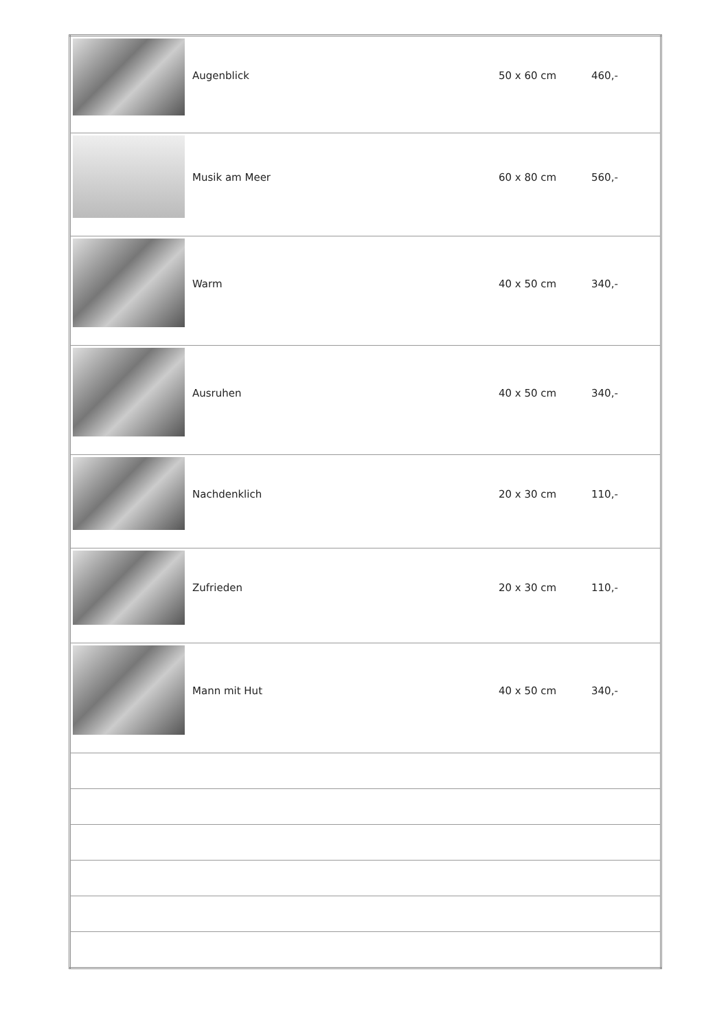| | Augenblick | 50 x 60 cm | 460,- |
| | Musik am Meer | 60 x 80 cm | 560,- |
| | Warm | 40 x 50 cm | 340,- |
| | Ausruhen | 40 x 50 cm | 340,- |
| | Nachdenklich | 20 x 30 cm | 110,- |
| | Zufrieden | 20 x 30 cm | 110,- |
| | Mann mit Hut | 40 x 50 cm | 340,- |